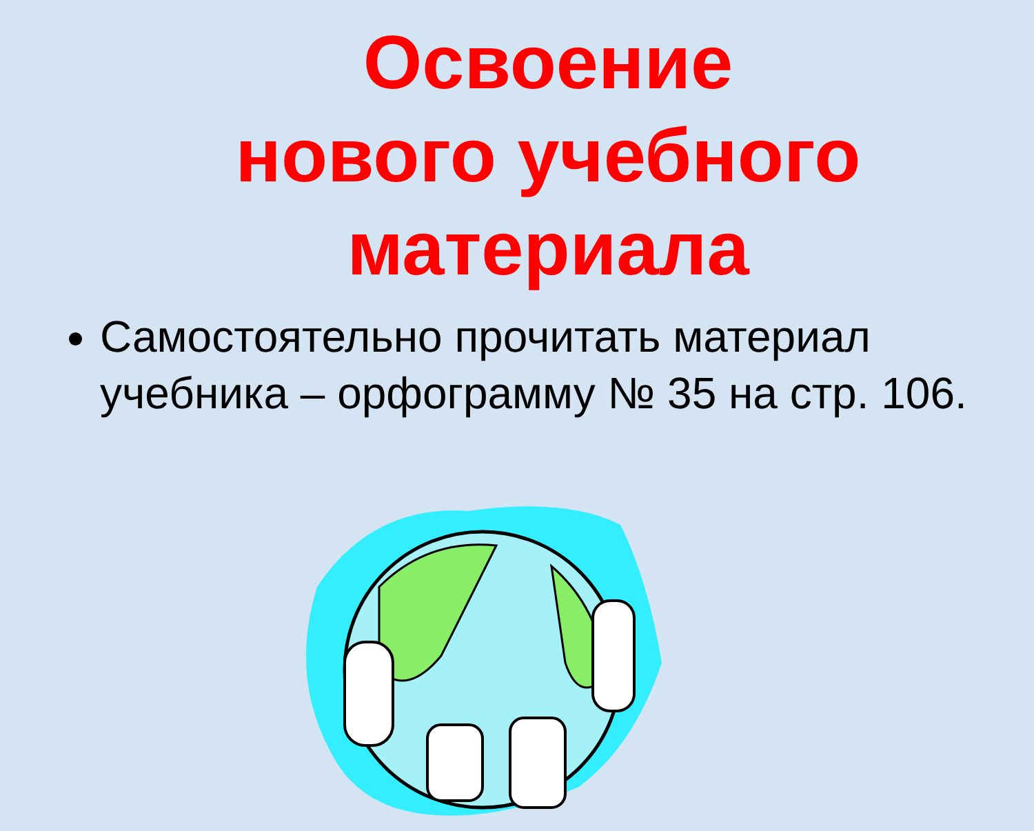Освоение
нового учебного
материала
Самостоятельно прочитать материал учебника – орфограмму № 35 на стр. 106.